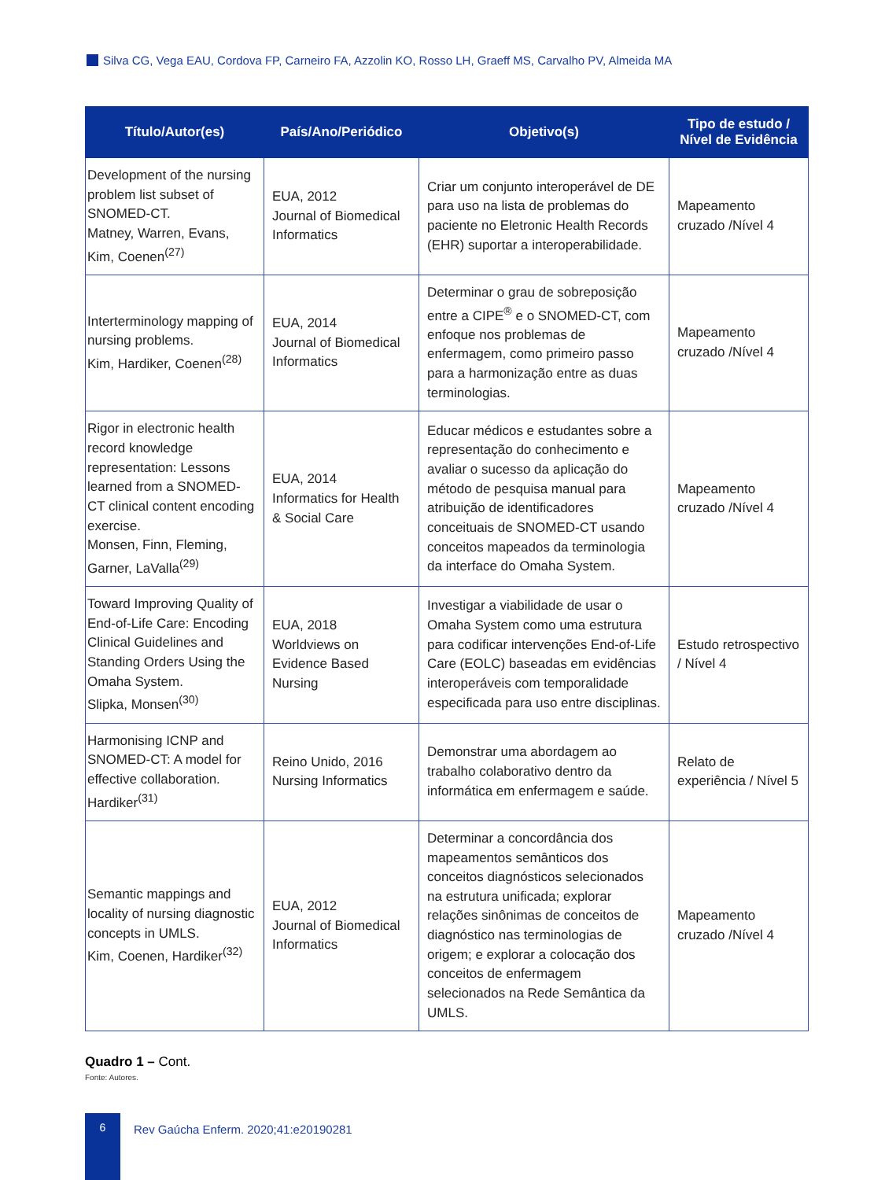Silva CG, Vega EAU, Cordova FP, Carneiro FA, Azzolin KO, Rosso LH, Graeff MS, Carvalho PV, Almeida MA
| Título/Autor(es) | País/Ano/Periódico | Objetivo(s) | Tipo de estudo / Nível de Evidência |
| --- | --- | --- | --- |
| Development of the nursing problem list subset of SNOMED-CT. Matney, Warren, Evans, Kim, Coenen<sup>(27)</sup> | EUA, 2012 Journal of Biomedical Informatics | Criar um conjunto interoperável de DE para uso na lista de problemas do paciente no Eletronic Health Records (EHR) suportar a interoperabilidade. | Mapeamento cruzado /Nível 4 |
| Interterminology mapping of nursing problems. Kim, Hardiker, Coenen<sup>(28)</sup> | EUA, 2014 Journal of Biomedical Informatics | Determinar o grau de sobreposição entre a CIPE<sup>®</sup> e o SNOMED-CT, com enfoque nos problemas de enfermagem, como primeiro passo para a harmonização entre as duas terminologias. | Mapeamento cruzado /Nível 4 |
| Rigor in electronic health record knowledge representation: Lessons learned from a SNOMED-CT clinical content encoding exercise. Monsen, Finn, Fleming, Garner, LaValla<sup>(29)</sup> | EUA, 2014 Informatics for Health & Social Care | Educar médicos e estudantes sobre a representação do conhecimento e avaliar o sucesso da aplicação do método de pesquisa manual para atribuição de identificadores conceituais de SNOMED-CT usando conceitos mapeados da terminologia da interface do Omaha System. | Mapeamento cruzado /Nível 4 |
| Toward Improving Quality of End-of-Life Care: Encoding Clinical Guidelines and Standing Orders Using the Omaha System. Slipka, Monsen<sup>(30)</sup> | EUA, 2018 Worldviews on Evidence Based Nursing | Investigar a viabilidade de usar o Omaha System como uma estrutura para codificar intervenções End-of-Life Care (EOLC) baseadas em evidências interoperáveis com temporalidade especificada para uso entre disciplinas. | Estudo retrospectivo / Nível 4 |
| Harmonising ICNP and SNOMED-CT: A model for effective collaboration. Hardiker<sup>(31)</sup> | Reino Unido, 2016 Nursing Informatics | Demonstrar uma abordagem ao trabalho colaborativo dentro da informática em enfermagem e saúde. | Relato de experiência / Nível 5 |
| Semantic mappings and locality of nursing diagnostic concepts in UMLS. Kim, Coenen, Hardiker<sup>(32)</sup> | EUA, 2012 Journal of Biomedical Informatics | Determinar a concordância dos mapeamentos semânticos dos conceitos diagnósticos selecionados na estrutura unificada; explorar relações sinônimas de conceitos de diagnóstico nas terminologias de origem; e explorar a colocação dos conceitos de enfermagem selecionados na Rede Semântica da UMLS. | Mapeamento cruzado /Nível 4 |
Quadro 1 – Cont.
Fonte: Autores.
6
Rev Gaúcha Enferm. 2020;41:e20190281